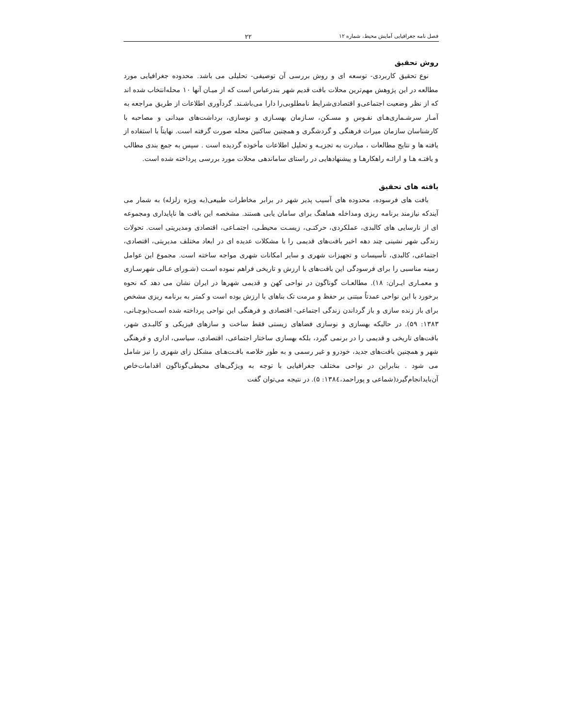فصل نامه جغرافیایی آمایش محیط، شماره ۱۲ ۲۲
روش تحقیق
نوع تحقیق کاربردی- توسعه ای و روش بررسی آن توصیفی- تحلیلی می باشد. محدوده جغرافیایی مورد مطالعه در این پژوهش مهم‌ترین محلات بافت قدیم شهر بندرعباس است که از میـان آنها ۱۰ محله‌انتخاب شده اند که از نظر وضعیت اجتماعی‌و اقتصادی‌شرایط نامطلوبی‌را دارا می‌باشـند. گردآوری اطلاعات از طریق مراجعه به آمـار سرشـماری‌هـای نفـوس و مسـکن، سـازمان بهسـازی و نوسازی، برداشت‌های میدانی و مصاحبه با کارشناسان سازمان میراث فرهنگی و گردشگری و همچنین ساکنین محله صورت گرفته است. نهایتاً با استفاده از یافته ها و نتایج مطالعات ، مبادرت به تجزیـه و تحلیل اطلاعات مأخوذه گردیده است . سپس به جمع بندی مطالب و یافتـه هـا و ارائـه راهکارهـا و پیشنهادهایی در راستای ساماندهی محلات مورد بررسی پرداخته شده است.
یافته های تحقیق
بافت های فرسوده، محدوده های آسیب پذیر شهر در برابر مخاطرات طبیعی(به ویژه زلزله) به شمار می آیندکه نیازمند برنامه ریزی ومداخله هماهنگ برای سامان یابی هستند. مشخصه این بافت ها ناپایداری ومجموعه ای از نارسایی های کالبدی، عملکردی، حرکتـی، زیسـت محیطـی، اجتمـاعی، اقتصادی ومدیریتی است. تحولات زندگی شهر نشینی چند دهه اخیر بافت‌های قدیمی را با مشکلات عدیده ای در ابعاد مختلف مدیریتی، اقتصادی، اجتماعی، کالبدی، تأسیسات و تجهیزات شهری و سایر امکانات شهری مواجه ساخته است. مجموع این عوامل زمینه مناسبی را برای فرسودگی این بافت‌های با ارزش و تاریخی فراهم نموده اسـت (شـورای عـالی شهرسـازی و معمـاری ایـران: ۱۸). مطالعـات گوناگون در نواحی کهن و قدیمی شهرها در ایران نشان می دهد که نحوه برخورد با این نواحی عمدتاً مبتنی بر حفظ و مرمت تک بناهای با ارزش بوده است و کمتر به برنامه ریزی مشخص برای باز زنده سازی و باز گرداندن زندگی اجتماعی- اقتصادی و فرهنگی این نواحی پرداخته شده اسـت(بوچـانی، ۱۳۸۳: ۵۹). در حالیکه بهسازی و نوسازی فضاهای زیستی فقط ساخت و سازهای فیزیکی و کالبـدی شهر، بافت‌های تاریخی و قدیمی را در برنمی گیرد، بلکه بهسازی ساختار اجتماعی، اقتصادی، سیاسی، اداری و فرهنگی شهر و همچنین بافت‌های جدید، خودرو و غیر رسمی و به طور خلاصه بافـت‌هـای مشکل زای شهری را نیز شامل می شود . بنابراین در نواحی مختلف جغرافیایی با توجه به ویژگی‌های محیطی‌گوناگون اقدامات‌خاص آن‌بایدانجام‌گیرد(شماعی و پوراحمد،۱۳۸٤: ۵). در نتیجه می‌توان گفت